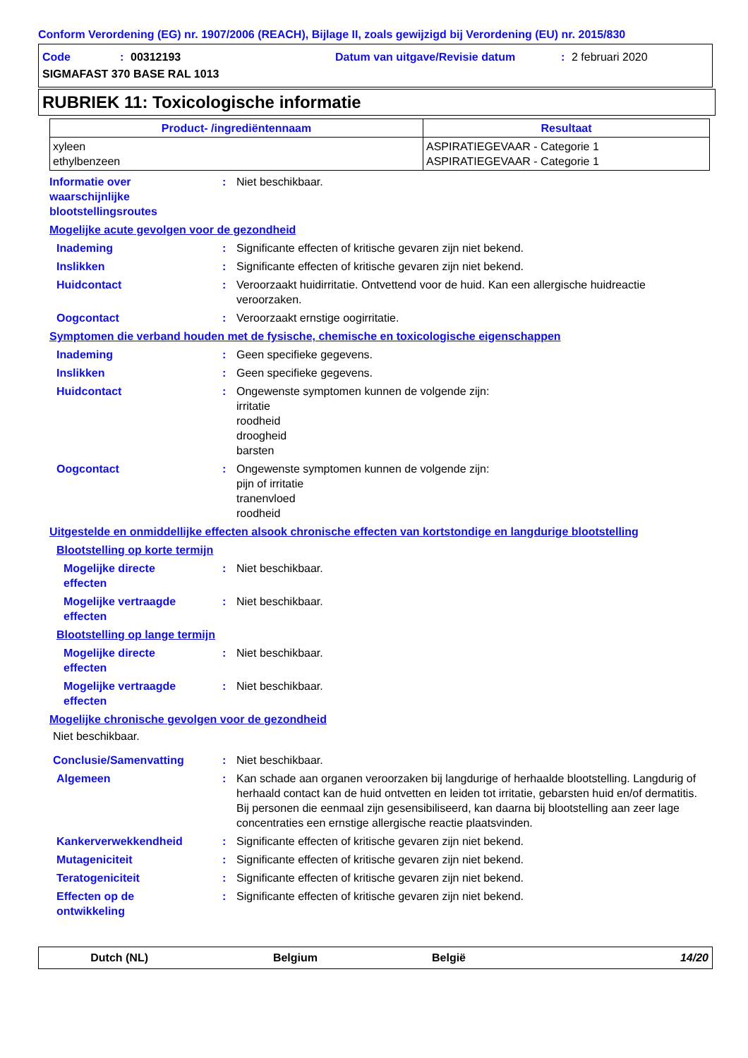Conform Verordening (EG) nr. 1907/2006 (REACH), Bijlage II, zoals gewijzigd bij Verordening (EU) nr. 2015/830
Code: 00312193 Datum van uitgave/Revisie datum: 2 februari 2020
SIGMAFAST 370 BASE RAL 1013
RUBRIEK 11: Toxicologische informatie
| Product- /ingrediëntennaam | Resultaat |
| --- | --- |
| xyleen ethylbenzeen | ASPIRATIEGEVAAR - Categorie 1 ASPIRATIEGEVAAR - Categorie 1 |
Informatie over
waarschijnlijke
blootstellingsroutes
: Niet beschikbaar.
Mogelijke acute gevolgen voor de gezondheid
Inademing : Significante effecten of kritische gevaren zijn niet bekend.
Inslikken : Significante effecten of kritische gevaren zijn niet bekend.
Huidcontact : Veroorzaakt huidirritatie. Ontvettend voor de huid. Kan een allergische huidreactie veroorzaken.
Oogcontact : Veroorzaakt ernstige oogirritatie.
Symptomen die verband houden met de fysische, chemische en toxicologische eigenschappen
Inademing : Geen specifieke gegevens.
Inslikken : Geen specifieke gegevens.
Huidcontact : Ongewenste symptomen kunnen de volgende zijn:
irritatie
roodheid
droogheid
barsten
Oogcontact : Ongewenste symptomen kunnen de volgende zijn:
pijn of irritatie
tranenvloed
roodheid
Uitgestelde en onmiddellijke effecten alsook chronische effecten van kortstondige en langdurige blootstelling
Blootstelling op korte termijn
Mogelijke directe
effecten
: Niet beschikbaar.
Mogelijke vertraagde
effecten
: Niet beschikbaar.
Blootstelling op lange termijn
Mogelijke directe
effecten
: Niet beschikbaar.
Mogelijke vertraagde
effecten
: Niet beschikbaar.
Mogelijke chronische gevolgen voor de gezondheid
Niet beschikbaar.
Conclusie/Samenvatting : Niet beschikbaar.
Algemeen : Kan schade aan organen veroorzaken bij langdurige of herhaalde blootstelling. Langdurig of herhaald contact kan de huid ontvetten en leiden tot irritatie, gebarsten huid en/of dermatitis. Bij personen die eenmaal zijn gesensibiliseerd, kan daarna bij blootstelling aan zeer lage concentraties een ernstige allergische reactie plaatsvinden.
Kankerverwekkendheid : Significante effecten of kritische gevaren zijn niet bekend.
Mutageniciteit : Significante effecten of kritische gevaren zijn niet bekend.
Teratogeniciteit : Significante effecten of kritische gevaren zijn niet bekend.
Effecten op de
ontwikkeling
: Significante effecten of kritische gevaren zijn niet bekend.
Dutch (NL) Belgium België 14/20